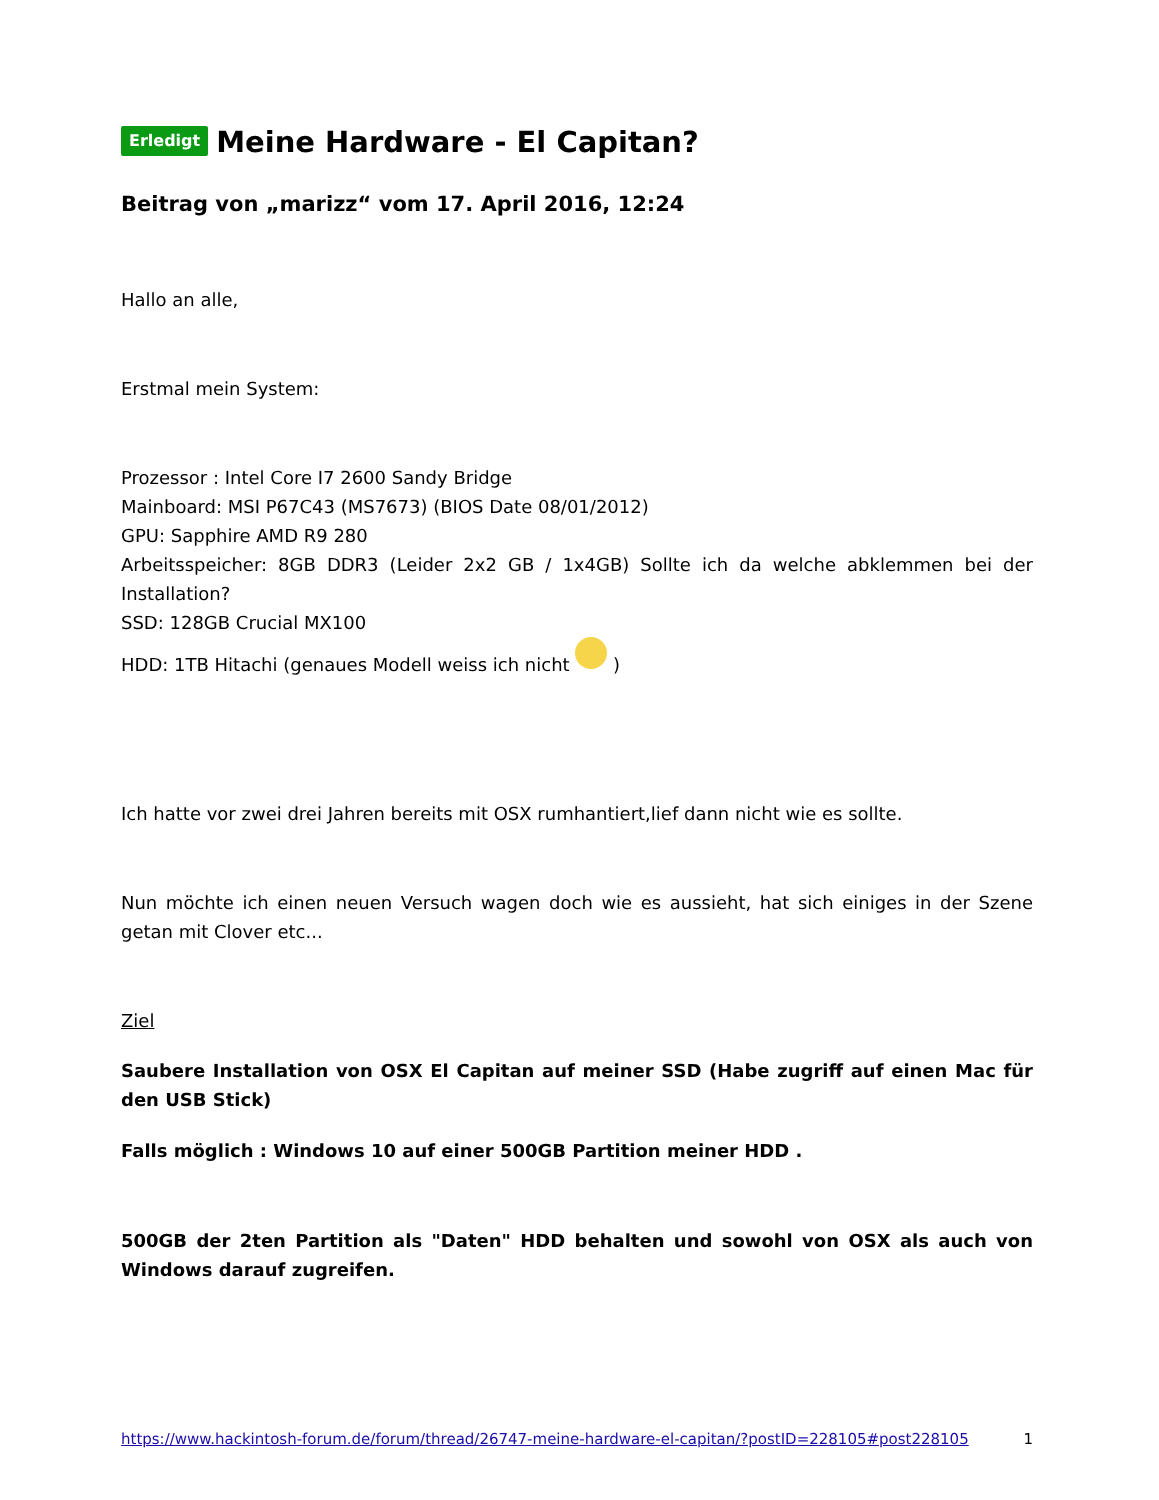Erledigt Meine Hardware - El Capitan?
Beitrag von „marizz“ vom 17. April 2016, 12:24
Hallo an alle,
Erstmal mein System:
Prozessor : Intel Core I7 2600 Sandy Bridge
Mainboard: MSI P67C43 (MS7673) (BIOS Date 08/01/2012)
GPU: Sapphire AMD R9 280
Arbeitsspeicher: 8GB DDR3 (Leider 2x2 GB / 1x4GB) Sollte ich da welche abklemmen bei der Installation?
SSD: 128GB Crucial MX100
HDD: 1TB Hitachi (genaues Modell weiss ich nicht )
Ich hatte vor zwei drei Jahren bereits mit OSX rumhantiert,lief dann nicht wie es sollte.
Nun möchte ich einen neuen Versuch wagen doch wie es aussieht, hat sich einiges in der Szene getan mit Clover etc...
Ziel
Saubere Installation von OSX El Capitan auf meiner SSD (Habe zugriff auf einen Mac für den USB Stick)
Falls möglich : Windows 10 auf einer 500GB Partition meiner HDD .
500GB der 2ten Partition als "Daten" HDD behalten und sowohl von OSX als auch von Windows darauf zugreifen.
https://www.hackintosh-forum.de/forum/thread/26747-meine-hardware-el-capitan/?postID=228105#post228105 1